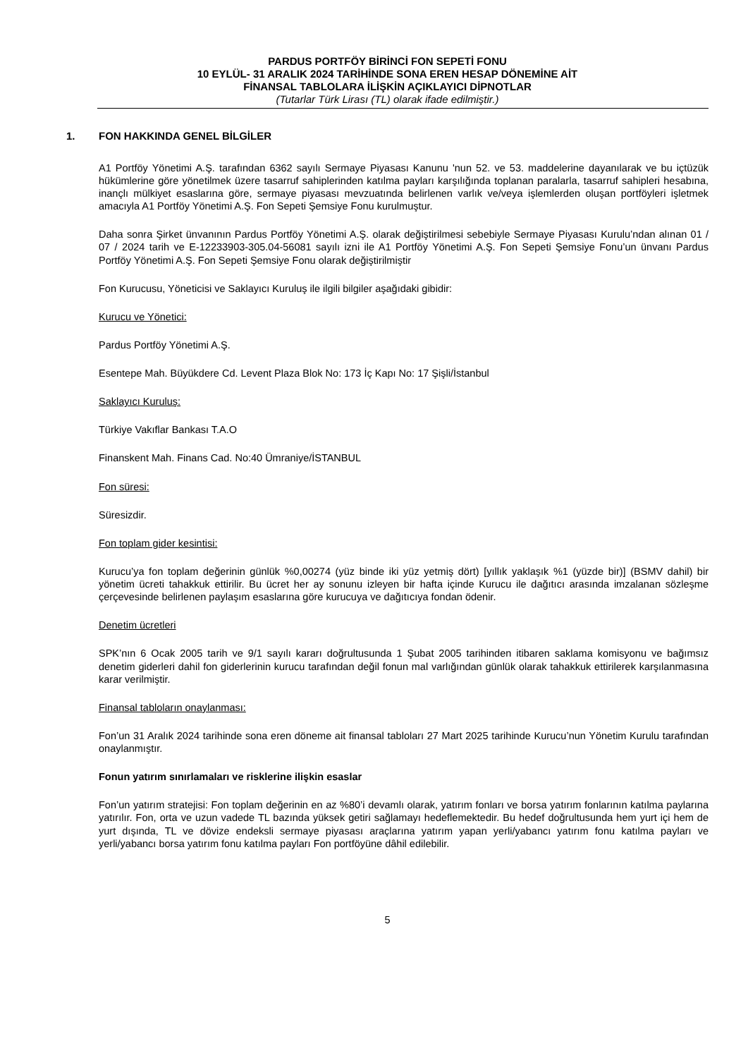PARDUS PORTFÖY BİRİNCİ FON SEPETİ FONU
10 EYLÜL- 31 ARALIK 2024 TARİHİNDE SONA EREN HESAP DÖNEMİNE AİT
FİNANSAL TABLOLARA İLİŞKİN AÇIKLAYICI DİPNOTLAR
(Tutarlar Türk Lirası (TL) olarak ifade edilmiştir.)
1. FON HAKKINDA GENEL BİLGİLER
A1 Portföy Yönetimi A.Ş. tarafından 6362 sayılı Sermaye Piyasası Kanunu 'nun 52. ve 53. maddelerine dayanılarak ve bu içtüzük hükümlerine göre yönetilmek üzere tasarruf sahiplerinden katılma payları karşılığında toplanan paralarla, tasarruf sahipleri hesabına, inançlı mülkiyet esaslarına göre, sermaye piyasası mevzuatında belirlenen varlık ve/veya işlemlerden oluşan portföyleri işletmek amacıyla A1 Portföy Yönetimi A.Ş. Fon Sepeti Şemsiye Fonu kurulmuştur.
Daha sonra Şirket ünvanının Pardus Portföy Yönetimi A.Ş. olarak değiştirilmesi sebebiyle Sermaye Piyasası Kurulu’ndan alınan 01 / 07 / 2024 tarih ve E-12233903-305.04-56081 sayılı izni ile A1 Portföy Yönetimi A.Ş. Fon Sepeti Şemsiye Fonu’un ünvanı Pardus Portföy Yönetimi A.Ş. Fon Sepeti Şemsiye Fonu olarak değiştirilmiştir
Fon Kurucusu, Yöneticisi ve Saklayıcı Kuruluş ile ilgili bilgiler aşağıdaki gibidir:
Kurucu ve Yönetici:
Pardus Portföy Yönetimi A.Ş.
Esentepe Mah. Büyükdere Cd. Levent Plaza Blok No: 173 İç Kapı No: 17 Şişli/İstanbul
Saklayıcı Kuruluş:
Türkiye Vakıflar Bankası T.A.O
Finanskent Mah. Finans Cad. No:40 Ümraniye/İSTANBUL
Fon süresi:
Süresizdir.
Fon toplam gider kesintisi:
Kurucu’ya fon toplam değerinin günlük %0,00274 (yüz binde iki yüz yetmiş dört) [yıllık yaklaşık %1 (yüzde bir)] (BSMV dahil) bir yönetim ücreti tahakkuk ettirilir. Bu ücret her ay sonunu izleyen bir hafta içinde Kurucu ile dağıtıcı arasında imzalanan sözleşme çerçevesinde belirlenen paylaşım esaslarına göre kurucuya ve dağıtıcıya fondan ödenir.
Denetim ücretleri
SPK’nın 6 Ocak 2005 tarih ve 9/1 sayılı kararı doğrultusunda 1 Şubat 2005 tarihinden itibaren saklama komisyonu ve bağımsız denetim giderleri dahil fon giderlerinin kurucu tarafından değil fonun mal varlığından günlük olarak tahakkuk ettirilerek karşılanmasına karar verilmiştir.
Finansal tabloların onaylanması:
Fon’un 31 Aralık 2024 tarihinde sona eren döneme ait finansal tabloları 27 Mart 2025 tarihinde Kurucu’nun Yönetim Kurulu tarafından onaylanmıştır.
Fonun yatırım sınırlamaları ve risklerine ilişkin esaslar
Fon’un yatırım stratejisi: Fon toplam değerinin en az %80’i devamlı olarak, yatırım fonları ve borsa yatırım fonlarının katılma paylarına yatırılır. Fon, orta ve uzun vadede TL bazında yüksek getiri sağlamayı hedeflemektedir. Bu hedef doğrultusunda hem yurt içi hem de yurt dışında, TL ve dövize endeksli sermaye piyasası araçlarına yatırım yapan yerli/yabancı yatırım fonu katılma payları ve yerli/yabancı borsa yatırım fonu katılma payları Fon portföyüne dâhil edilebilir.
5